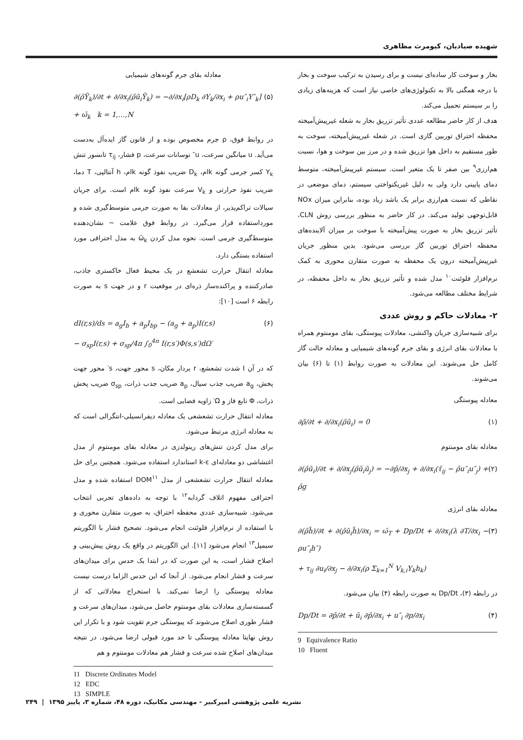شهیده صیادیان، کیومرث مظاهری
بخار و سوخت کار ساده‌ای نیست و برای رسیدن به ترکیب سوخت و بخار با درجه همگنی بالا به تکنولوژی‌های خاصی نیاز است که هزینه‌های زیادی را بر سیستم تحمیل می‌کند.
هدف از کار حاضر مطالعه عددی تأثیر تزریق بخار به شعله غیرپیش‌آمیخته محفظه احتراق توربین گازی است. در شعله غیرپیش‌آمیخته، سوخت به طور مستقیم به داخل هوا تزریق شده و در مرز بین سوخت و هوا، نسبت هم‌ارزی<sup>۹</sup> بین صفر تا یک متغیر است. سیستم غیرپیش‌آمیخته، متوسط دمای پایینی دارد ولی به دلیل غیریکنواختی سیستم، دمای موضعی در نقاطی که نسبت هم‌ارزی برابر یک باشد زیاد بوده، بنابراین میزان NOx قابل‌توجهی تولید می‌کند. در کار حاضر به منظور بررسی روش CLN، تأثیر تزریق بخار به صورت پیش‌آمیخته با سوخت بر میزان آلاینده‌های محفظه احتراق توربین گاز بررسی می‌شود. بدین منظور جریان غیرپیش‌آمیخته درون یک محفظه به صورت متقارن محوری به کمک نرم‌افزار فلوئنت<sup>۱۰</sup> مدل شده و تأثیر تزریق بخار به داخل محفظه، در شرایط مختلف مطالعه می‌شود.
۲- معادلات حاکم و روش عددی
برای شبیه‌سازی جریان واکنشی، معادلات پیوستگی، بقای مومنتوم همراه با معادلات بقای انرژی و بقای جرم گونه‌های شیمیایی و معادله حالت گاز کامل حل می‌شوند. این معادلات به صورت روابط (۱) تا (۶) بیان می‌شوند.
معادله پیوستگی
∂ρ̄/∂t + ∂/∂x<sub>i</sub>(ρ̄ũ<sub>i</sub>) = 0 (۱)
معادله بقای مومنتوم
∂(ρ̄ũ<sub>i</sub>)/∂t + ∂/∂x<sub>j</sub>(ρ̄ũ<sub>i</sub>ũ<sub>j</sub>) = −∂p̄/∂x<sub>j</sub> + ∂/∂x<sub>i</sub>(τ̄<sub>ij</sub> − ρ̄u″<sub>i</sub>u″<sub>j</sub>) + ρ̄g (۲)
معادله بقای انرژی
∂(ρ̄h̃)/∂t + ∂(ρ̄ũ<sub>i</sub>h̃)/∂x<sub>i</sub> = ω̄<sub>T</sub> + Dp/Dt + ∂/∂x<sub>i</sub>(λ ∂T/∂x<sub>i</sub> − ρu″<sub>i</sub>h″)
+ τ<sub>ij</sub> ∂u<sub>i</sub>/∂x<sub>j</sub> − ∂/∂x<sub>i</sub>(ρ Σ<sub>k=1</sub><sup>N</sup> V<sub>k,i</sub>Y<sub>k</sub>h<sub>k</sub>) (۳)
در رابطه (۳)، Dp/Dt به صورت رابطه (۴) بیان می‌شود.
Dp/Dt = ∂p̄/∂t + ũ<sub>i</sub> ∂p̄/∂x<sub>i</sub> + u″<sub>i</sub> ∂p/∂x<sub>i</sub> (۴)
9 Equivalence Ratio
10 Fluent
معادله بقای جرم گونه‌های شیمیایی
∂(ρ̄Ỹ<sub>k</sub>)/∂t + ∂/∂x<sub>i</sub>(ρ̄ũ<sub>i</sub>Ỹ<sub>k</sub>) = −∂/∂x<sub>i</sub>[ρD<sub>k</sub> ∂Y<sub>k</sub>/∂x<sub>i</sub> + ρu″<sub>i</sub>Y″<sub>k</sub>]
+ ω̄<sub>k</sub> k = 1,…,N (۵)
در روابط فوق، ρ جرم مخصوص بوده و از قانون گاز ایده‌آل به‌دست می‌آید. u میانگین سرعت، u″ نوسانات سرعت، p فشار، τ<sub>ij</sub> تانسور تنش Y<sub>k</sub> کسر جرمی گونه kام، D<sub>k</sub> ضریب نفوذ گونه kام، h آنتالپی، T دما، ضریب نفوذ حرارتی و V<sub>k</sub> سرعت نفوذ گونه kام است. برای جریان سیالات تراکم‌پذیر، از معادلات بقا به صورت جرمی متوسط‌گیری شده و مورداستفاده قرار می‌گیرد. در روابط فوق علامت ~ نشان‌دهنده متوسط‌گیری جرمی است. نحوه مدل کردن ω̄<sub>k</sub> به مدل احتراقی مورد استفاده بستگی دارد.
معادله انتقال حرارت تشعشع در یک محیط فعال خاکستری جاذب، صادرکننده و پراکنده‌ساز ذره‌ای در موقعیت r و در جهت s به صورت رابطه ۶ است [۱۰]:
dI(r,s)/ds = a<sub>g</sub>I<sub>b</sub> + a<sub>p</sub>I<sub>bp</sub> − (a<sub>g</sub> + a<sub>p</sub>)I(r,s)
− σ<sub>sp</sub>I(r,s) + σ<sub>sp</sub>/4π ∫<sub>0</sub><sup>4π</sup> I(r,s′)Φ(s,s′)dΩ′ (۶)
که در آن I شدت تشعشع، r بردار مکان، s محور جهت، s′ محور جهت پخش، a<sub>g</sub> ضریب جذب سیال، a<sub>p</sub> ضریب جذب ذرات، σ<sub>sp</sub> ضریب پخش ذرات، Φ تابع فاز و Ω′ زاویه فضایی است.
معادله انتقال حرارت تشعشعی یک معادله دیفرانسیلی-انتگرالی است که به معادله انرژی مرتبط می‌شود.
برای مدل کردن تنش‌های رینولدزی در معادله بقای مومنتوم از مدل اغتشاشی دو معادله‌ای k-ε استاندارد استفاده می‌شود. همچنین برای حل معادله انتقال حرارت تشعشعی از مدل DOM<sup>۱۱</sup> استفاده شده و مدل احتراقی مفهوم اتلاف گردابه<sup>۱۲</sup> با توجه به داده‌های تجربی انتخاب می‌شود. شبیه‌سازی عددی محفظه احتراق، به صورت متقارن محوری و با استفاده از نرم‌افزار فلوئنت انجام می‌شود. تصحیح فشار با الگوریتم سیمپل<sup>۱۳</sup> انجام می‌شود [۱۱]. این الگوریتم در واقع یک روش پیش‌بینی و اصلاح فشار است، به این صورت که در ابتدا یک حدس برای میدان‌های سرعت و فشار انجام می‌شود. از آنجا که این حدس الزاما درست نیست معادله پیوستگی را ارضا نمی‌کند. با استخراج معادلاتی که از گسسته‌سازی معادلات بقای مومنتوم حاصل می‌شود، میدان‌های سرعت و فشار طوری اصلاح می‌شوند که پیوستگی جرم تقویت شود و با تکرار این روش نهایتا معادله پیوستگی تا حد مورد قبولی ارضا می‌شود. در نتیجه میدان‌های اصلاح شده سرعت و فشار هم معادلات مومنتوم و هم
11 Discrete Ordinates Model
12 EDC
13 SIMPLE
نشریه علمی پژوهشی امیرکبیر - مهندسی مکانیک، دوره ۴۸، شماره ۳، پاییز ۱۳۹۵ | ۲۴۹